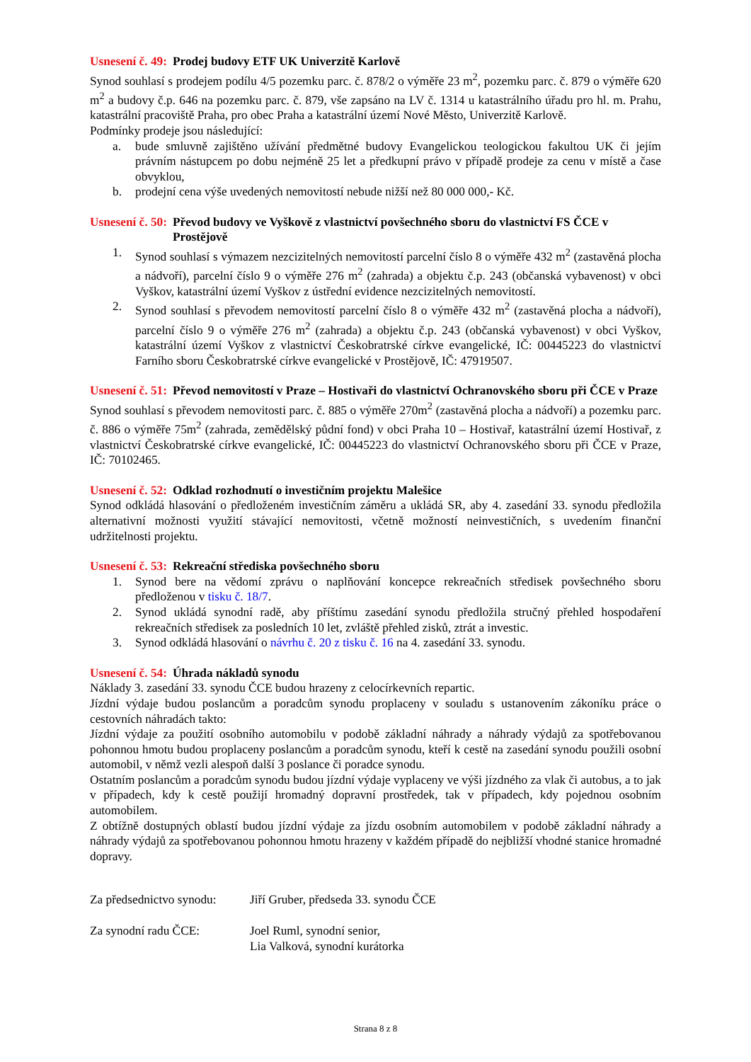Usnesení č. 49: Prodej budovy ETF UK Univerzitě Karlově
Synod souhlasí s prodejem podílu 4/5 pozemku parc. č. 878/2 o výměře 23 m<sup>2</sup>, pozemku parc. č. 879 o výměře 620 m<sup>2</sup> a budovy č.p. 646 na pozemku parc. č. 879, vše zapsáno na LV č. 1314 u katastrálního úřadu pro hl. m. Prahu, katastrální pracoviště Praha, pro obec Praha a katastrální území Nové Město, Univerzitě Karlově.
Podmínky prodeje jsou následující:
a. bude smluvně zajištěno užívání předmětné budovy Evangelickou teologickou fakultou UK či jejím právním nástupcem po dobu nejméně 25 let a předkupní právo v případě prodeje za cenu v místě a čase obvyklou,
b. prodejní cena výše uvedených nemovitostí nebude nižší než 80 000 000,- Kč.
Usnesení č. 50: Převod budovy ve Vyškově z vlastnictví povšechného sboru do vlastnictví FS ČCE v Prostějově
1. Synod souhlasí s výmazem nezcizitelných nemovitostí parcelní číslo 8 o výměře 432 m<sup>2</sup> (zastavěná plocha a nádvoří), parcelní číslo 9 o výměře 276 m<sup>2</sup> (zahrada) a objektu č.p. 243 (občanská vybavenost) v obci Vyškov, katastrální území Vyškov z ústřední evidence nezcizitelných nemovitostí.
2. Synod souhlasí s převodem nemovitostí parcelní číslo 8 o výměře 432 m<sup>2</sup> (zastavěná plocha a nádvoří), parcelní číslo 9 o výměře 276 m<sup>2</sup> (zahrada) a objektu č.p. 243 (občanská vybavenost) v obci Vyškov, katastrální území Vyškov z vlastnictví Českobratrské církve evangelické, IČ: 00445223 do vlastnictví Farního sboru Českobratrské církve evangelické v Prostějově, IČ: 47919507.
Usnesení č. 51: Převod nemovitostí v Praze – Hostivaři do vlastnictví Ochranovského sboru při ČCE v Praze
Synod souhlasí s převodem nemovitosti parc. č. 885 o výměře 270m<sup>2</sup> (zastavěná plocha a nádvoří) a pozemku parc. č. 886 o výměře 75m<sup>2</sup> (zahrada, zemědělský půdní fond) v obci Praha 10 – Hostivař, katastrální území Hostivař, z vlastnictví Českobratrské církve evangelické, IČ: 00445223 do vlastnictví Ochranovského sboru při ČCE v Praze, IČ: 70102465.
Usnesení č. 52: Odklad rozhodnutí o investičním projektu Malešice
Synod odkládá hlasování o předloženém investičním záměru a ukládá SR, aby 4. zasedání 33. synodu předložila alternativní možnosti využití stávající nemovitosti, včetně možností neinvestičních, s uvedením finanční udržitelnosti projektu.
Usnesení č. 53: Rekreační střediska povšechného sboru
1. Synod bere na vědomí zprávu o naplňování koncepce rekreačních středisek povšechného sboru předloženou v tisku č. 18/7.
2. Synod ukládá synodní radě, aby příštímu zasedání synodu předložila stručný přehled hospodaření rekreačních středisek za posledních 10 let, zvláště přehled zisků, ztrát a investic.
3. Synod odkládá hlasování o návrhu č. 20 z tisku č. 16 na 4. zasedání 33. synodu.
Usnesení č. 54: Úhrada nákladů synodu
Náklady 3. zasedání 33. synodu ČCE budou hrazeny z celocírkevních repartic.
Jízdní výdaje budou poslancům a poradcům synodu proplaceny v souladu s ustanovením zákoníku práce o cestovních náhradách takto:
Jízdní výdaje za použití osobního automobilu v podobě základní náhrady a náhrady výdajů za spotřebovanou pohonnou hmotu budou proplaceny poslancům a poradcům synodu, kteří k cestě na zasedání synodu použili osobní automobil, v němž vezli alespoň další 3 poslance či poradce synodu.
Ostatním poslancům a poradcům synodu budou jízdní výdaje vyplaceny ve výši jízdného za vlak či autobus, a to jak v případech, kdy k cestě použijí hromadný dopravní prostředek, tak v případech, kdy pojednou osobním automobilem.
Z obtížně dostupných oblastí budou jízdní výdaje za jízdu osobním automobilem v podobě základní náhrady a náhrady výdajů za spotřebovanou pohonnou hmotu hrazeny v každém případě do nejbližší vhodné stanice hromadné dopravy.
Za předsednictvo synodu: Jiří Gruber, předseda 33. synodu ČCE
Za synodní radu ČCE: Joel Ruml, synodní senior,
Lia Valková, synodní kurátorka
Strana 8 z 8